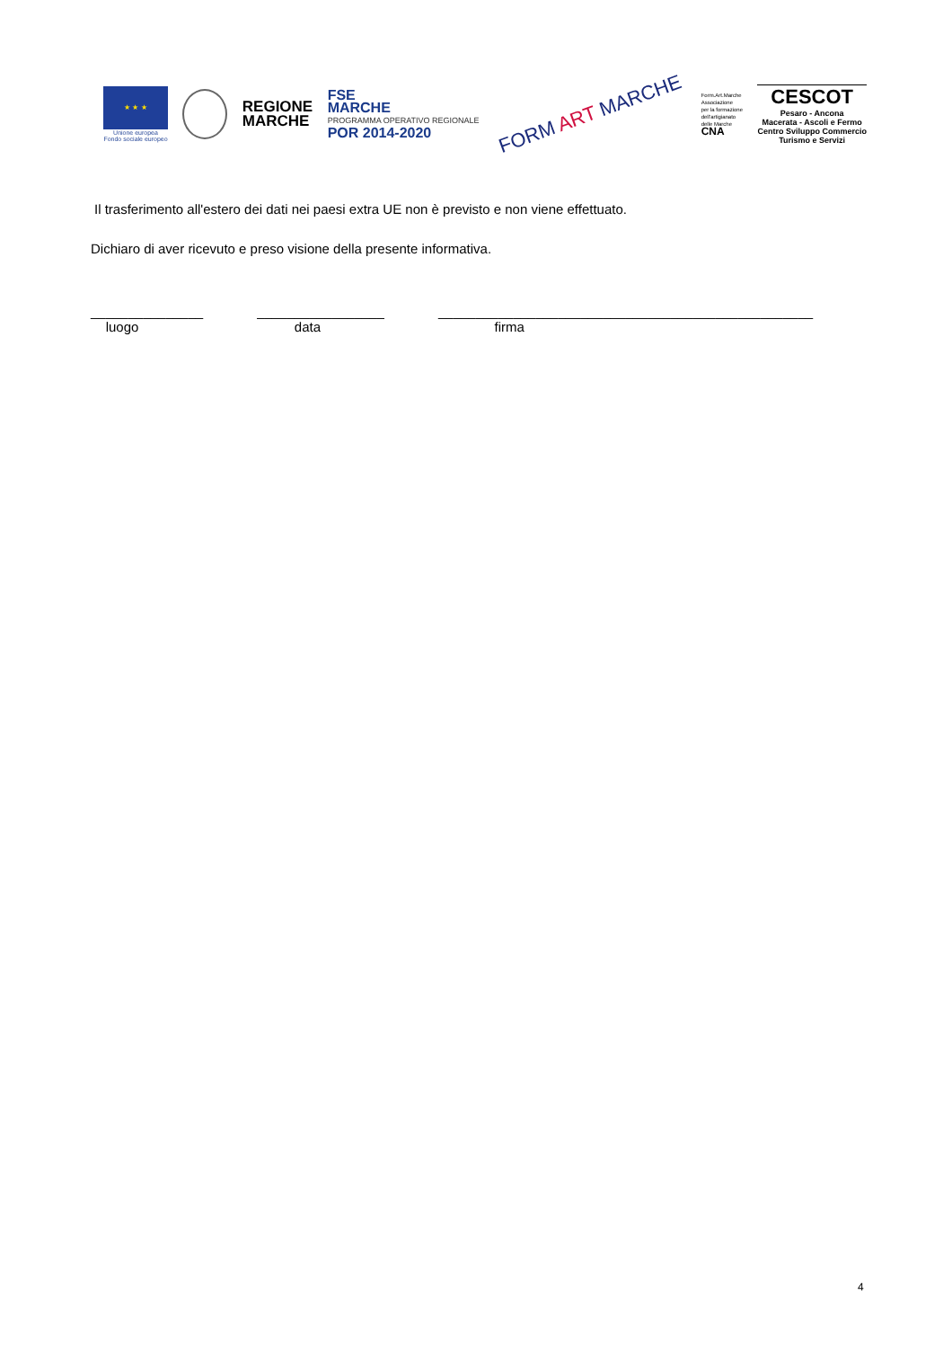★ ★ ★
Unione europea
Fondo sociale europeo
REGIONE
MARCHE
FSE
MARCHE
PROGRAMMA OPERATIVO REGIONALE
POR 2014-2020
FORM ART MARCHE
Form.Art.Marche
Associazione
per la formazione
dell'artigianato
delle Marche
CNA
CESCOT
Pesaro - Ancona
Macerata - Ascoli e Fermo
Centro Sviluppo Commercio
Turismo e Servizi
Il trasferimento all'estero dei dati nei paesi extra UE non è previsto e non viene effettuato.
Dichiaro di aver ricevuto e preso visione della presente informativa.
_______________
luogo
_________________
data
__________________________________________________
firma
4